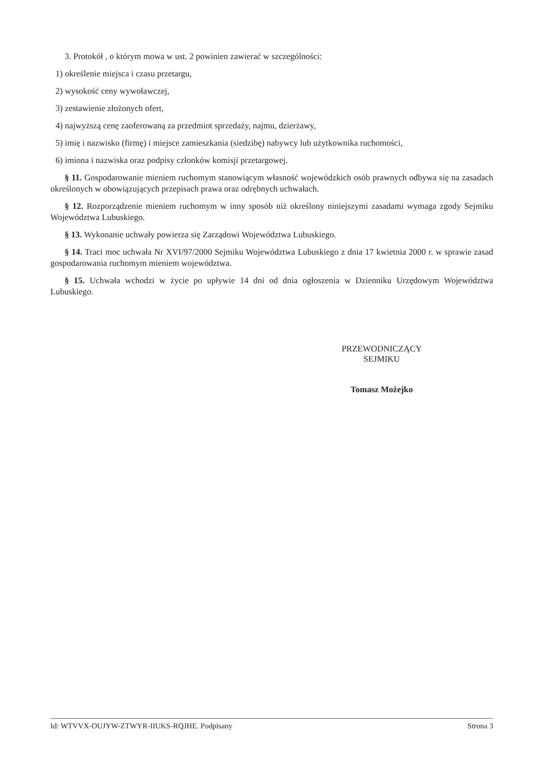3. Protokół , o którym mowa w ust. 2 powinien zawierać w szczególności:
1) określenie miejsca i czasu przetargu,
2) wysokość ceny wywoławczej,
3) zestawienie złożonych ofert,
4) najwyższą cenę zaoferowaną za przedmiot sprzedaży, najmu, dzierżawy,
5) imię i nazwisko (firmę) i miejsce zamieszkania (siedzibę) nabywcy lub użytkownika ruchomości,
6) imiona i nazwiska oraz podpisy członków komisji przetargowej.
§ 11. Gospodarowanie mieniem ruchomym stanowiącym własność wojewódzkich osób prawnych odbywa się na zasadach określonych w obowiązujących przepisach prawa oraz odrębnych uchwałach.
§ 12. Rozporządzenie mieniem ruchomym w inny sposób niż określony niniejszymi zasadami wymaga zgody Sejmiku Województwa Lubuskiego.
§ 13. Wykonanie uchwały powierza się Zarządowi Województwa Lubuskiego.
§ 14. Traci moc uchwała Nr XVI/97/2000 Sejmiku Województwa Lubuskiego z dnia 17 kwietnia 2000 r. w sprawie zasad gospodarowania ruchomym mieniem województwa.
§ 15. Uchwała wchodzi w życie po upływie 14 dni od dnia ogłoszenia w Dzienniku Urzędowym Województwa Lubuskiego.
PRZEWODNICZĄCY
SEJMIKU
Tomasz Możejko
Id: WTVVX-OUJYW-ZTWYR-IIUKS-RQJHE. Podpisany Strona 3